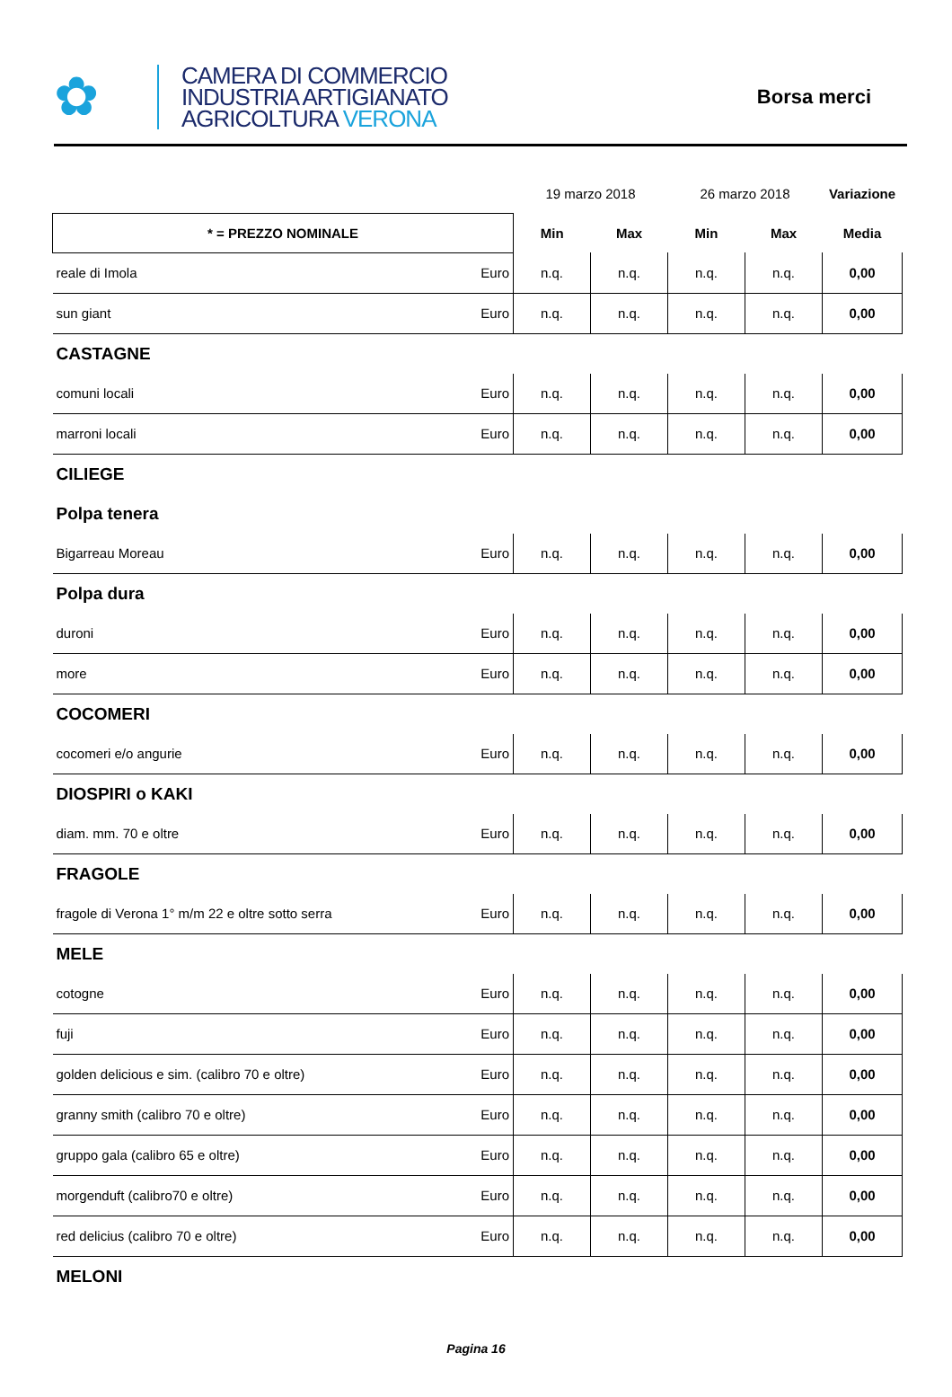✿
CAMERA DI COMMERCIO
INDUSTRIA ARTIGIANATO
AGRICOLTURA VERONA
Borsa merci
| | | 19 marzo 2018 | | 26 marzo 2018 | | Variazione |
| * = PREZZO NOMINALE | | Min | Max | Min | Max | Media |
| reale di Imola | Euro | n.q. | n.q. | n.q. | n.q. | 0,00 |
| sun giant | Euro | n.q. | n.q. | n.q. | n.q. | 0,00 |
| CASTAGNE | | | | | | |
| comuni locali | Euro | n.q. | n.q. | n.q. | n.q. | 0,00 |
| marroni locali | Euro | n.q. | n.q. | n.q. | n.q. | 0,00 |
| CILIEGE | | | | | | |
| Polpa tenera | | | | | | |
| Bigarreau Moreau | Euro | n.q. | n.q. | n.q. | n.q. | 0,00 |
| Polpa dura | | | | | | |
| duroni | Euro | n.q. | n.q. | n.q. | n.q. | 0,00 |
| more | Euro | n.q. | n.q. | n.q. | n.q. | 0,00 |
| COCOMERI | | | | | | |
| cocomeri e/o angurie | Euro | n.q. | n.q. | n.q. | n.q. | 0,00 |
| DIOSPIRI o KAKI | | | | | | |
| diam. mm. 70 e oltre | Euro | n.q. | n.q. | n.q. | n.q. | 0,00 |
| FRAGOLE | | | | | | |
| fragole di Verona 1° m/m 22 e oltre sotto serra | Euro | n.q. | n.q. | n.q. | n.q. | 0,00 |
| MELE | | | | | | |
| cotogne | Euro | n.q. | n.q. | n.q. | n.q. | 0,00 |
| fuji | Euro | n.q. | n.q. | n.q. | n.q. | 0,00 |
| golden delicious e sim. (calibro 70 e oltre) | Euro | n.q. | n.q. | n.q. | n.q. | 0,00 |
| granny smith (calibro 70 e oltre) | Euro | n.q. | n.q. | n.q. | n.q. | 0,00 |
| gruppo gala (calibro 65 e oltre) | Euro | n.q. | n.q. | n.q. | n.q. | 0,00 |
| morgenduft (calibro70 e oltre) | Euro | n.q. | n.q. | n.q. | n.q. | 0,00 |
| red delicius (calibro 70 e oltre) | Euro | n.q. | n.q. | n.q. | n.q. | 0,00 |
| MELONI | | | | | | |
Pagina 16